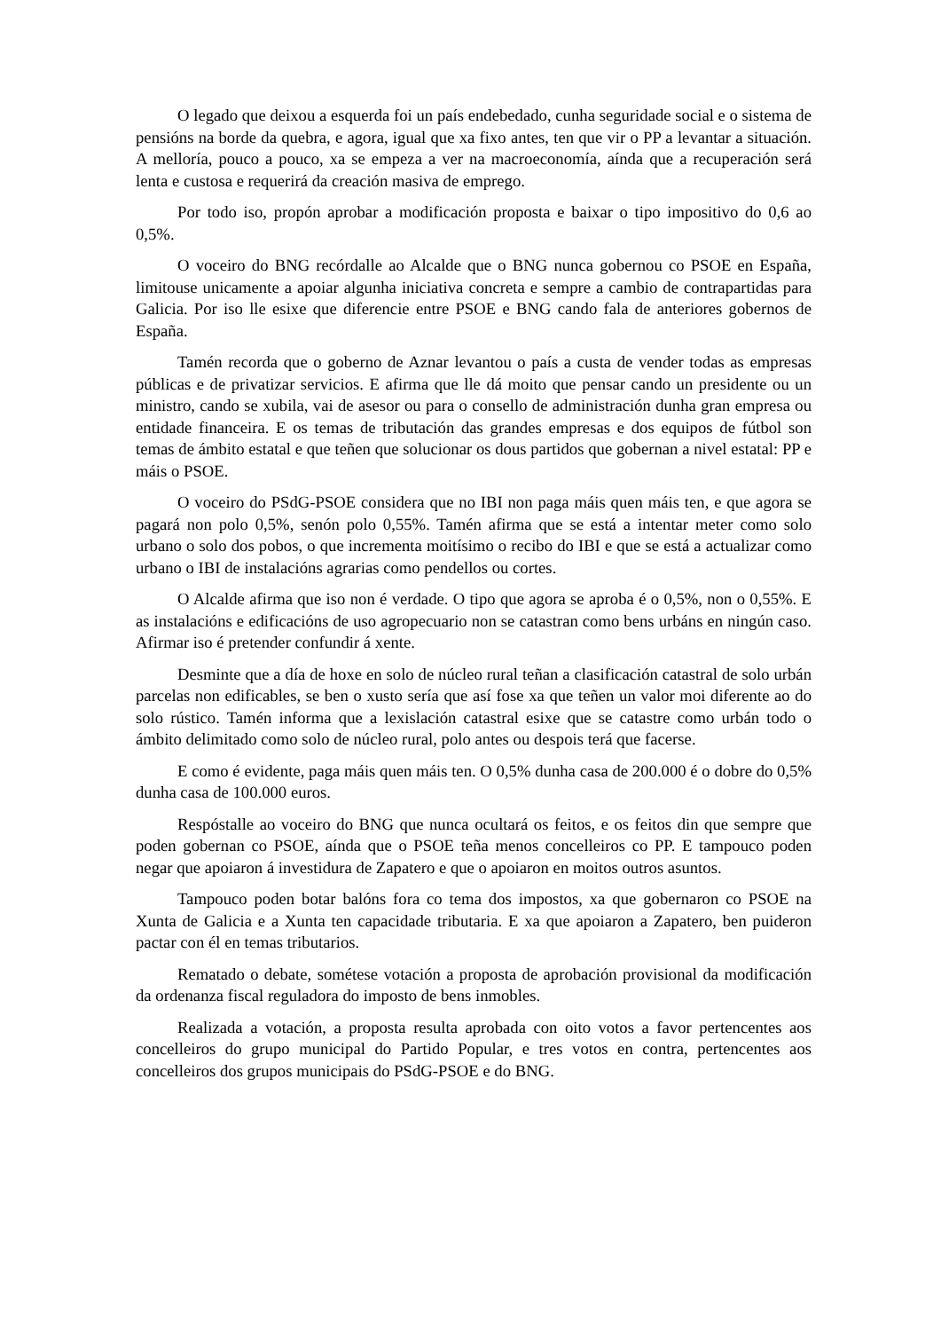O legado que deixou a esquerda foi un país endebedado, cunha seguridade social e o sistema de pensións na borde da quebra, e agora, igual que xa fixo antes, ten que vir o PP a levantar a situación. A melloría, pouco a pouco, xa se empeza a ver na macroeconomía, aínda que a recuperación será lenta e custosa e requerirá da creación masiva de emprego.
Por todo iso, propón aprobar a modificación proposta e baixar o tipo impositivo do 0,6 ao 0,5%.
O voceiro do BNG recórdalle ao Alcalde que o BNG nunca gobernou co PSOE en España, limitouse unicamente a apoiar algunha iniciativa concreta e sempre a cambio de contrapartidas para Galicia. Por iso lle esixe que diferencie entre PSOE e BNG cando fala de anteriores gobernos de España.
Tamén recorda que o goberno de Aznar levantou o país a custa de vender todas as empresas públicas e de privatizar servicios. E afirma que lle dá moito que pensar cando un presidente ou un ministro, cando se xubila, vai de asesor ou para o consello de administración dunha gran empresa ou entidade financeira. E os temas de tributación das grandes empresas e dos equipos de fútbol son temas de ámbito estatal e que teñen que solucionar os dous partidos que gobernan a nivel estatal: PP e máis o PSOE.
O voceiro do PSdG-PSOE considera que no IBI non paga máis quen máis ten, e que agora se pagará non polo 0,5%, senón polo 0,55%. Tamén afirma que se está a intentar meter como solo urbano o solo dos pobos, o que incrementa moitísimo o recibo do IBI e que se está a actualizar como urbano o IBI de instalacións agrarias como pendellos ou cortes.
O Alcalde afirma que iso non é verdade. O tipo que agora se aproba é o 0,5%, non o 0,55%. E as instalacións e edificacións de uso agropecuario non se catastran como bens urbáns en ningún caso. Afirmar iso é pretender confundir á xente.
Desminte que a día de hoxe en solo de núcleo rural teñan a clasificación catastral de solo urbán parcelas non edificables, se ben o xusto sería que así fose xa que teñen un valor moi diferente ao do solo rústico. Tamén informa que a lexislación catastral esixe que se catastre como urbán todo o ámbito delimitado como solo de núcleo rural, polo antes ou despois terá que facerse.
E como é evidente, paga máis quen máis ten. O 0,5% dunha casa de 200.000 é o dobre do 0,5% dunha casa de 100.000 euros.
Respóstalle ao voceiro do BNG que nunca ocultará os feitos, e os feitos din que sempre que poden gobernan co PSOE, aínda que o PSOE teña menos concelleiros co PP. E tampouco poden negar que apoiaron á investidura de Zapatero e que o apoiaron en moitos outros asuntos.
Tampouco poden botar balóns fora co tema dos impostos, xa que gobernaron co PSOE na Xunta de Galicia e a Xunta ten capacidade tributaria. E xa que apoiaron a Zapatero, ben puideron pactar con él en temas tributarios.
Rematado o debate, sométese votación a proposta de aprobación provisional da modificación da ordenanza fiscal reguladora do imposto de bens inmobles.
Realizada a votación, a proposta resulta aprobada con oito votos a favor pertencentes aos concelleiros do grupo municipal do Partido Popular, e tres votos en contra, pertencentes aos concelleiros dos grupos municipais do PSdG-PSOE e do BNG.